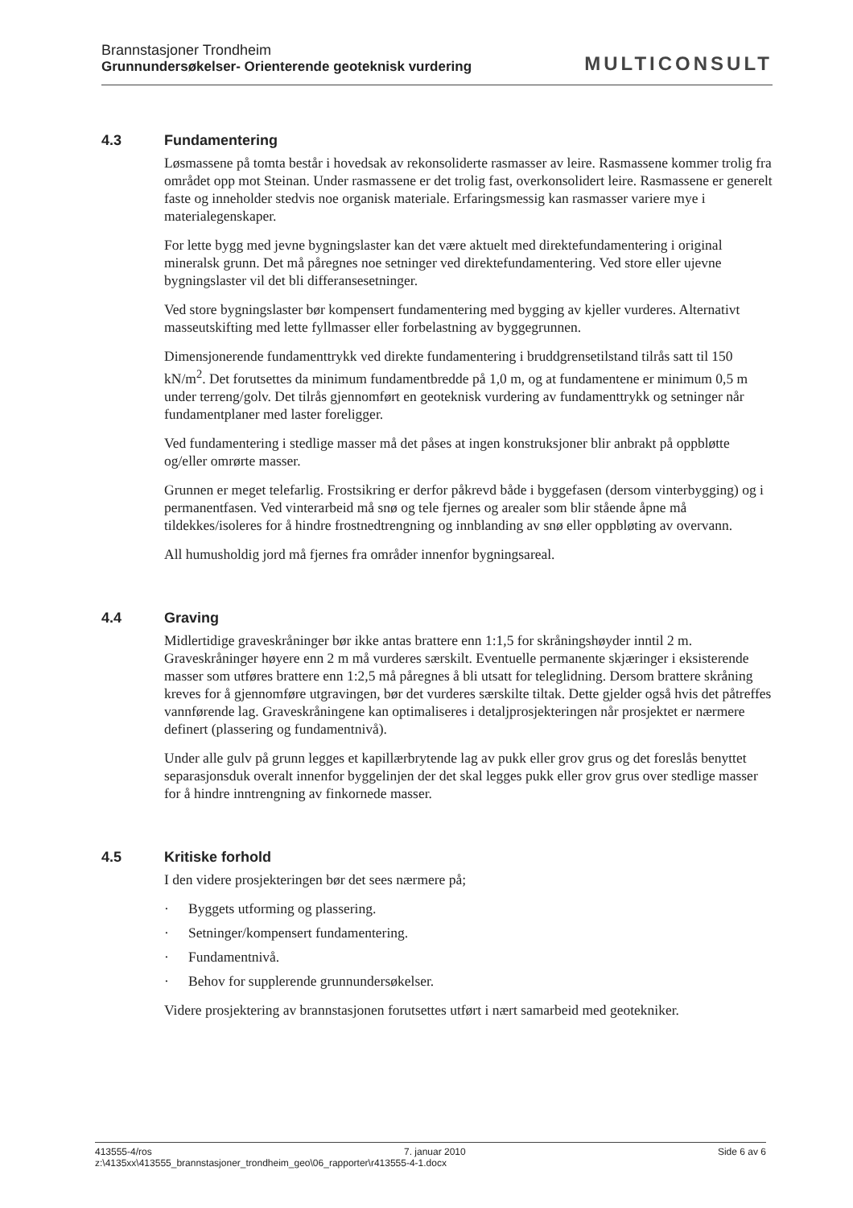Brannstasjoner Trondheim
Grunnundersøkelser- Orienterende geoteknisk vurdering
MULTICONSULT
4.3 Fundamentering
Løsmassene på tomta består i hovedsak av rekonsoliderte rasmasser av leire. Rasmassene kommer trolig fra området opp mot Steinan. Under rasmassene er det trolig fast, overkonsolidert leire. Rasmassene er generelt faste og inneholder stedvis noe organisk materiale. Erfaringsmessig kan rasmasser variere mye i materialegenskaper.
For lette bygg med jevne bygningslaster kan det være aktuelt med direktefundamentering i original mineralsk grunn. Det må påregnes noe setninger ved direktefundamentering. Ved store eller ujevne bygningslaster vil det bli differansesetninger.
Ved store bygningslaster bør kompensert fundamentering med bygging av kjeller vurderes. Alternativt masseutskifting med lette fyllmasser eller forbelastning av byggegrunnen.
Dimensjonerende fundamenttrykk ved direkte fundamentering i bruddgrensetilstand tilrås satt til 150 kN/m<sup>2</sup>. Det forutsettes da minimum fundamentbredde på 1,0 m, og at fundamentene er minimum 0,5 m under terreng/golv. Det tilrås gjennomført en geoteknisk vurdering av fundamenttrykk og setninger når fundamentplaner med laster foreligger.
Ved fundamentering i stedlige masser må det påses at ingen konstruksjoner blir anbrakt på oppbløtte og/eller omrørte masser.
Grunnen er meget telefarlig. Frostsikring er derfor påkrevd både i byggefasen (dersom vinterbygging) og i permanentfasen. Ved vinterarbeid må snø og tele fjernes og arealer som blir stående åpne må tildekkes/isoleres for å hindre frostnedtrengning og innblanding av snø eller oppbløting av overvann.
All humusholdig jord må fjernes fra områder innenfor bygningsareal.
4.4 Graving
Midlertidige graveskråninger bør ikke antas brattere enn 1:1,5 for skråningshøyder inntil 2 m. Graveskråninger høyere enn 2 m må vurderes særskilt. Eventuelle permanente skjæringer i eksisterende masser som utføres brattere enn 1:2,5 må påregnes å bli utsatt for teleglidning. Dersom brattere skråning kreves for å gjennomføre utgravingen, bør det vurderes særskilte tiltak. Dette gjelder også hvis det påtreffes vannførende lag. Graveskråningene kan optimaliseres i detaljprosjekteringen når prosjektet er nærmere definert (plassering og fundamentnivå).
Under alle gulv på grunn legges et kapillærbrytende lag av pukk eller grov grus og det foreslås benyttet separasjonsduk overalt innenfor byggelinjen der det skal legges pukk eller grov grus over stedlige masser for å hindre inntrengning av finkornede masser.
4.5 Kritiske forhold
I den videre prosjekteringen bør det sees nærmere på;
· Byggets utforming og plassering.
· Setninger/kompensert fundamentering.
· Fundamentnivå.
· Behov for supplerende grunnundersøkelser.
Videre prosjektering av brannstasjonen forutsettes utført i nært samarbeid med geotekniker.
413555-4/ros 7. januar 2010 Side 6 av 6
z:\4135xx\413555_brannstasjoner_trondheim_geo\06_rapporter\r413555-4-1.docx